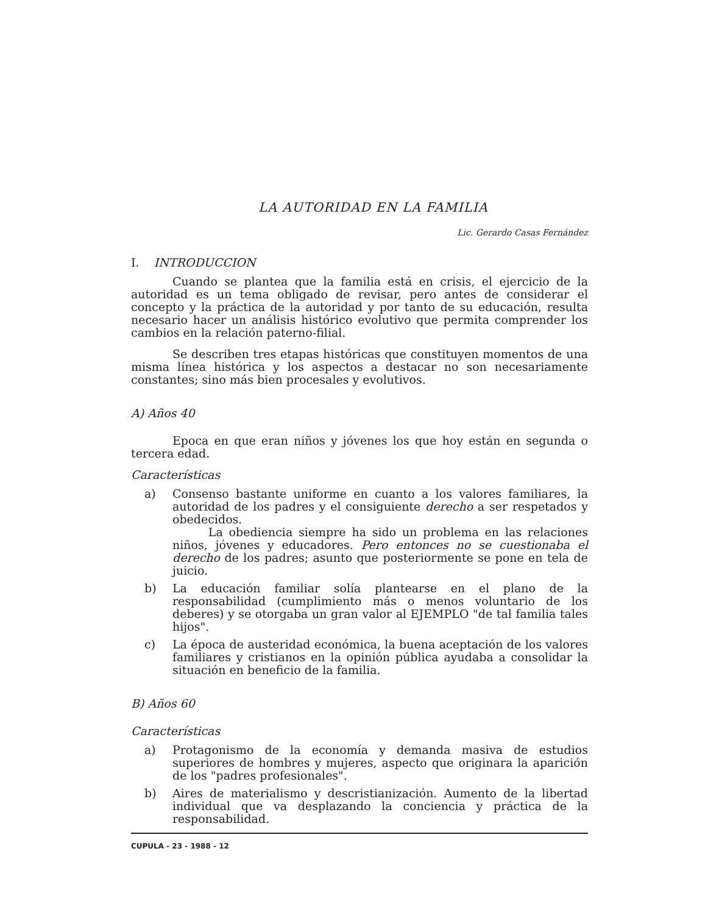LA AUTORIDAD EN LA FAMILIA
Lic. Gerardo Casas Fernández
I. INTRODUCCION
Cuando se plantea que la familia está en crisis, el ejercicio de la autoridad es un tema obligado de revisar, pero antes de considerar el concepto y la práctica de la autoridad y por tanto de su educación, resulta necesario hacer un análisis histórico evolutivo que permita comprender los cambios en la relación paterno-filial.
Se describen tres etapas históricas que constituyen momentos de una misma línea histórica y los aspectos a destacar no son necesariamente constantes; sino más bien procesales y evolutivos.
A) Años 40
Epoca en que eran niños y jóvenes los que hoy están en segunda o tercera edad.
Características
a) Consenso bastante uniforme en cuanto a los valores familiares, la autoridad de los padres y el consiguiente derecho a ser respetados y obedecidos.
La obediencia siempre ha sido un problema en las relaciones niños, jóvenes y educadores. Pero entonces no se cuestionaba el derecho de los padres; asunto que posteriormente se pone en tela de juicio.
b) La educación familiar solía plantearse en el plano de la responsabilidad (cumplimiento más o menos voluntario de los deberes) y se otorgaba un gran valor al EJEMPLO "de tal familia tales hijos".
c) La época de austeridad económica, la buena aceptación de los valores familiares y cristianos en la opinión pública ayudaba a consolidar la situación en beneficio de la familia.
B) Años 60
Características
a) Protagonismo de la economía y demanda masiva de estudios superiores de hombres y mujeres, aspecto que originara la aparición de los "padres profesionales".
b) Aires de materialismo y descristianización. Aumento de la libertad individual que va desplazando la conciencia y práctica de la responsabilidad.
CUPULA - 23 - 1988 - 12